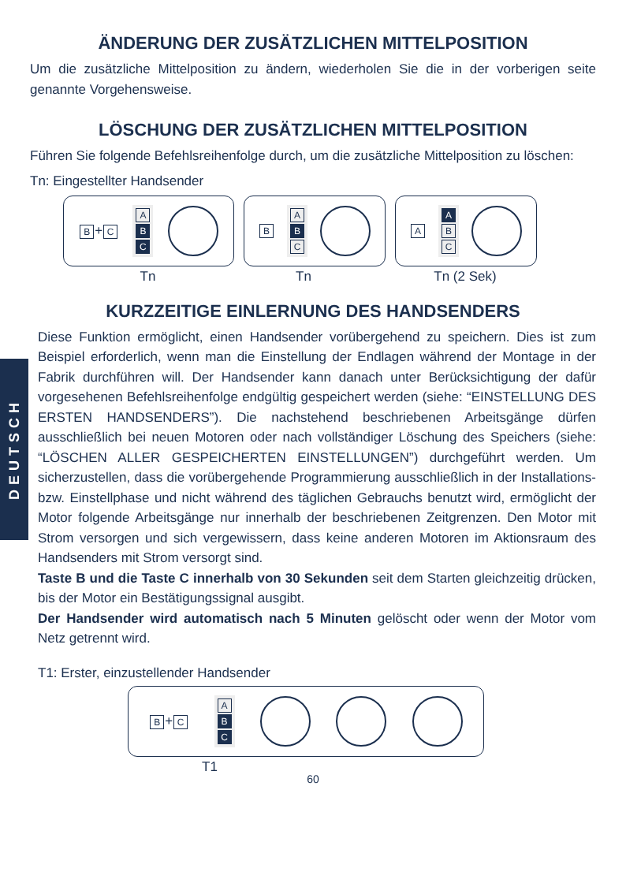DEUTSCH
ÄNDERUNG DER ZUSÄTZLICHEN MITTELPOSITION
Um die zusätzliche Mittelposition zu ändern, wiederholen Sie die in der vorberigen seite genannte Vorgehensweise.
LÖSCHUNG DER ZUSÄTZLICHEN MITTELPOSITION
Führen Sie folgende Befehlsreihenfolge durch, um die zusätzliche Mittelposition zu löschen:
Tn: Eingestellter Handsender
B + C
A
B
C
B
A
B
C
A
A
B
C
Tn Tn Tn (2 Sek)
KURZZEITIGE EINLERNUNG DES HANDSENDERS
Diese Funktion ermöglicht, einen Handsender vorübergehend zu speichern. Dies ist zum Beispiel erforderlich, wenn man die Einstellung der Endlagen während der Montage in der Fabrik durchführen will. Der Handsender kann danach unter Berücksichtigung der dafür vorgesehenen Befehlsreihenfolge endgültig gespeichert werden (siehe: “EINSTELLUNG DES ERSTEN HANDSENDERS”). Die nachstehend beschriebenen Arbeitsgänge dürfen ausschließlich bei neuen Motoren oder nach vollständiger Löschung des Speichers (siehe: “LÖSCHEN ALLER GESPEICHERTEN EINSTELLUNGEN”) durchgeführt werden. Um sicherzustellen, dass die vorübergehende Programmierung ausschließlich in der Installations- bzw. Einstellphase und nicht während des täglichen Gebrauchs benutzt wird, ermöglicht der Motor folgende Arbeitsgänge nur innerhalb der beschriebenen Zeitgrenzen. Den Motor mit Strom versorgen und sich vergewissern, dass keine anderen Motoren im Aktionsraum des Handsenders mit Strom versorgt sind.
Taste B und die Taste C innerhalb von 30 Sekunden seit dem Starten gleichzeitig drücken, bis der Motor ein Bestätigungssignal ausgibt.
Der Handsender wird automatisch nach 5 Minuten gelöscht oder wenn der Motor vom Netz getrennt wird.
T1: Erster, einzustellender Handsender
B + C
A
B
C
T1
60